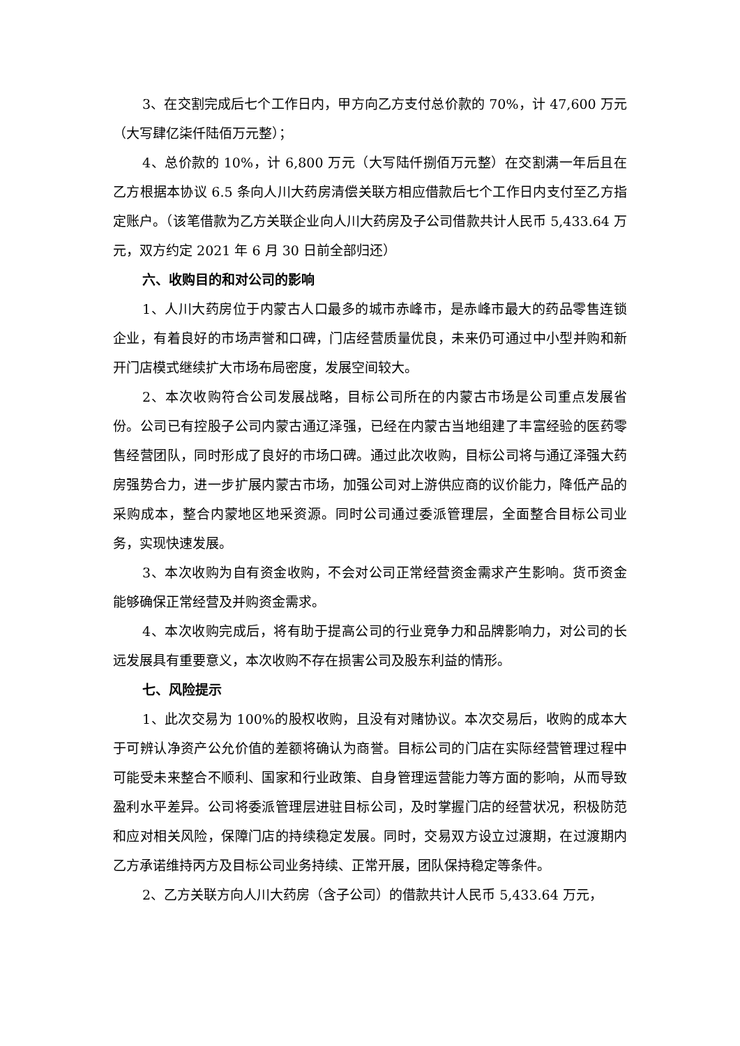3、在交割完成后七个工作日内，甲方向乙方支付总价款的 70%，计 47,600 万元（大写肆亿柒仟陆佰万元整）；
4、总价款的 10%，计 6,800 万元（大写陆仟捌佰万元整）在交割满一年后且在乙方根据本协议 6.5 条向人川大药房清偿关联方相应借款后七个工作日内支付至乙方指定账户。（该笔借款为乙方关联企业向人川大药房及子公司借款共计人民币 5,433.64 万元，双方约定 2021 年 6 月 30 日前全部归还）
六、收购目的和对公司的影响
1、人川大药房位于内蒙古人口最多的城市赤峰市，是赤峰市最大的药品零售连锁企业，有着良好的市场声誉和口碑，门店经营质量优良，未来仍可通过中小型并购和新开门店模式继续扩大市场布局密度，发展空间较大。
2、本次收购符合公司发展战略，目标公司所在的内蒙古市场是公司重点发展省份。公司已有控股子公司内蒙古通辽泽强，已经在内蒙古当地组建了丰富经验的医药零售经营团队，同时形成了良好的市场口碑。通过此次收购，目标公司将与通辽泽强大药房强势合力，进一步扩展内蒙古市场，加强公司对上游供应商的议价能力，降低产品的采购成本，整合内蒙地区地采资源。同时公司通过委派管理层，全面整合目标公司业务，实现快速发展。
3、本次收购为自有资金收购，不会对公司正常经营资金需求产生影响。货币资金能够确保正常经营及并购资金需求。
4、本次收购完成后，将有助于提高公司的行业竞争力和品牌影响力，对公司的长远发展具有重要意义，本次收购不存在损害公司及股东利益的情形。
七、风险提示
1、此次交易为 100%的股权收购，且没有对赌协议。本次交易后，收购的成本大于可辨认净资产公允价值的差额将确认为商誉。目标公司的门店在实际经营管理过程中可能受未来整合不顺利、国家和行业政策、自身管理运营能力等方面的影响，从而导致盈利水平差异。公司将委派管理层进驻目标公司，及时掌握门店的经营状况，积极防范和应对相关风险，保障门店的持续稳定发展。同时，交易双方设立过渡期，在过渡期内乙方承诺维持丙方及目标公司业务持续、正常开展，团队保持稳定等条件。
2、乙方关联方向人川大药房（含子公司）的借款共计人民币 5,433.64 万元，